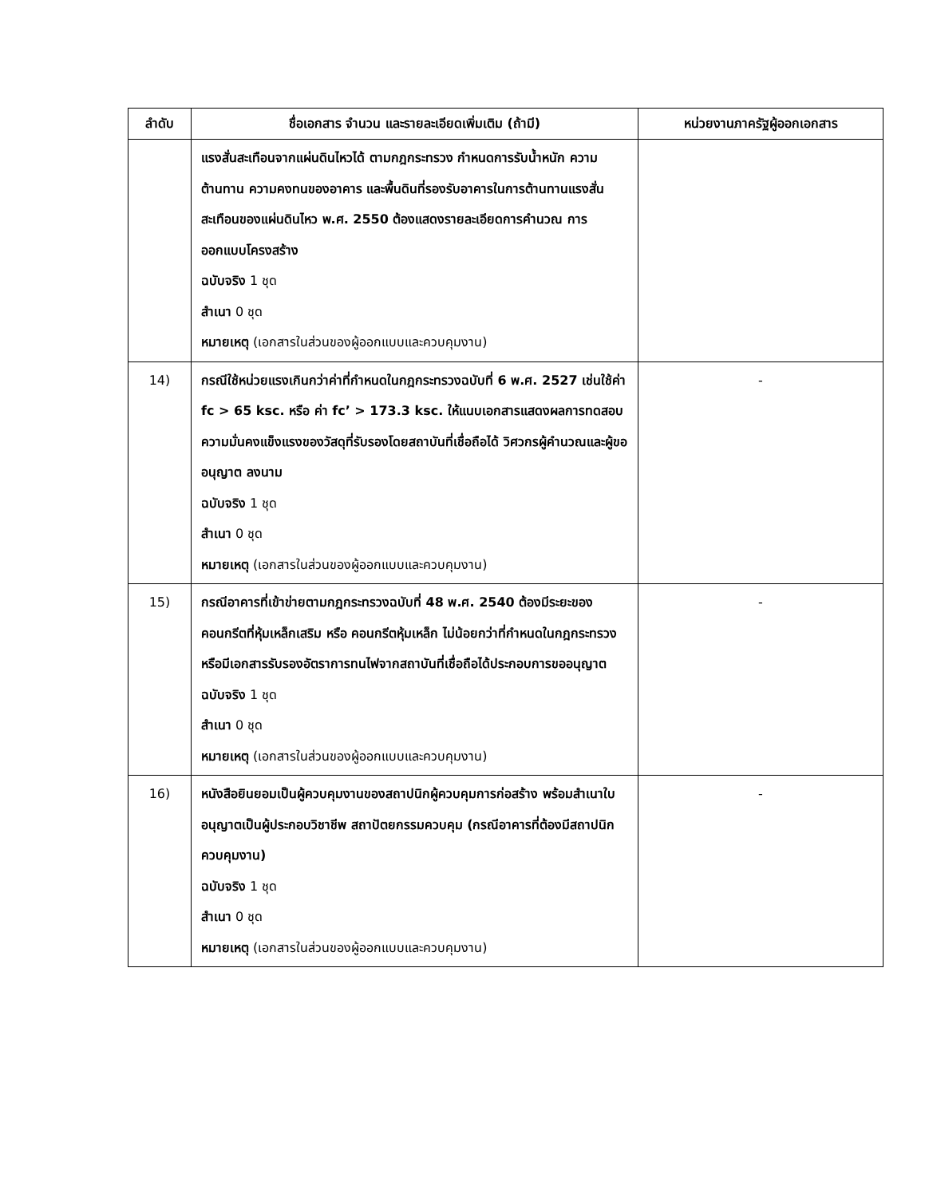| ลำดับ | ชื่อเอกสาร จำนวน และรายละเอียดเพิ่มเติม (ถ้ามี) | หน่วยงานภาครัฐผู้ออกเอกสาร |
| --- | --- | --- |
| | แรงสั่นสะเทือนจากแผ่นดินไหวได้ ตามกฎกระทรวง กำหนดการรับน้ำหนัก ความต้านทาน ความคงทนของอาคาร และพื้นดินที่รองรับอาคารในการต้านทานแรงสั่นสะเทือนของแผ่นดินไหว พ.ศ. 2550 ต้องแสดงรายละเอียดการคำนวณ การออกแบบโครงสร้าง ฉบับจริง 1 ชุด สำเนา 0 ชุด หมายเหตุ (เอกสารในส่วนของผู้ออกแบบและควบคุมงาน) | |
| 14) | กรณีใช้หน่วยแรงเกินกว่าค่าที่กำหนดในกฎกระทรวงฉบับที่ 6 พ.ศ. 2527 เช่นใช้ค่า fc > 65 ksc. หรือ ค่า fc’ > 173.3 ksc. ให้แนบเอกสารแสดงผลการทดสอบความมั่นคงแข็งแรงของวัสดุที่รับรองโดยสถาบันที่เชื่อถือได้ วิศวกรผู้คำนวณและผู้ขออนุญาต ลงนาม ฉบับจริง 1 ชุด สำเนา 0 ชุด หมายเหตุ (เอกสารในส่วนของผู้ออกแบบและควบคุมงาน) | - |
| 15) | กรณีอาคารที่เข้าข่ายตามกฎกระทรวงฉบับที่ 48 พ.ศ. 2540 ต้องมีระยะของคอนกรีตที่หุ้มเหล็กเสริม หรือ คอนกรีตหุ้มเหล็ก ไม่น้อยกว่าที่กำหนดในกฎกระทรวง หรือมีเอกสารรับรองอัตราการทนไฟจากสถาบันที่เชื่อถือได้ประกอบการขออนุญาต ฉบับจริง 1 ชุด สำเนา 0 ชุด หมายเหตุ (เอกสารในส่วนของผู้ออกแบบและควบคุมงาน) | - |
| 16) | หนังสือยินยอมเป็นผู้ควบคุมงานของสถาปนิกผู้ควบคุมการก่อสร้าง พร้อมสำเนาใบอนุญาตเป็นผู้ประกอบวิชาชีพ สถาปัตยกรรมควบคุม (กรณีอาคารที่ต้องมีสถาปนิกควบคุมงาน) ฉบับจริง 1 ชุด สำเนา 0 ชุด หมายเหตุ (เอกสารในส่วนของผู้ออกแบบและควบคุมงาน) | - |